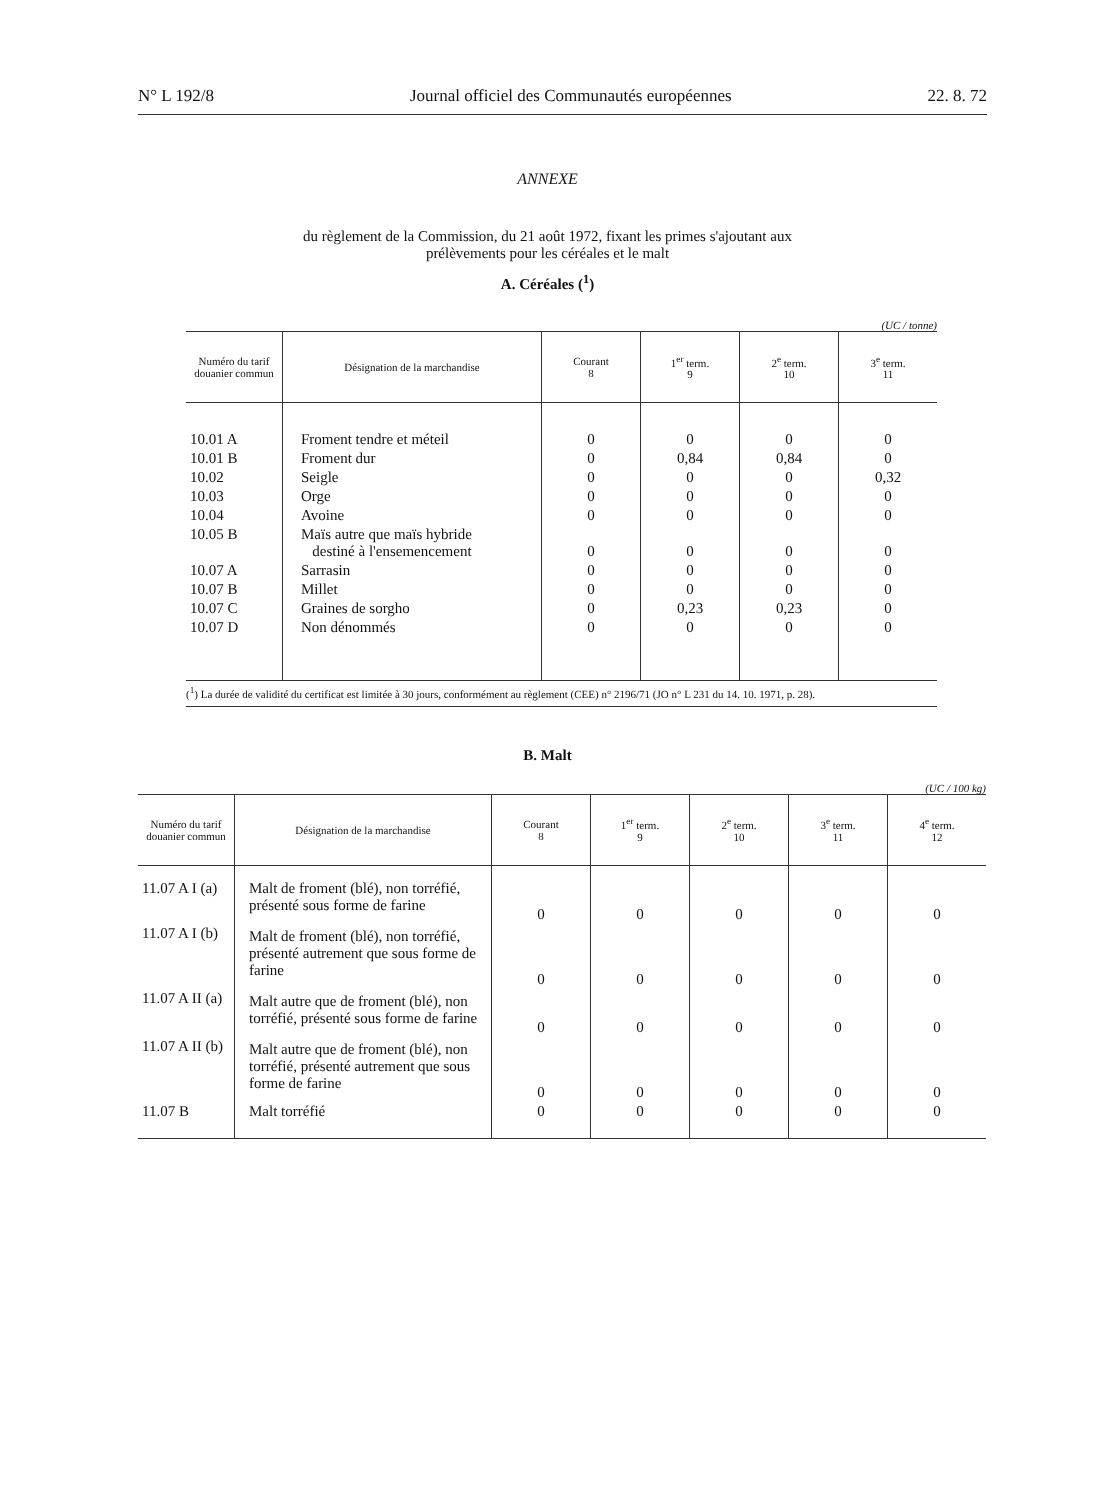N° L 192/8 Journal officiel des Communautés européennes 22. 8. 72
ANNEXE
du règlement de la Commission, du 21 août 1972, fixant les primes s'ajoutant aux
prélèvements pour les céréales et le malt
A. Céréales (<sup>1</sup>)
(UC / tonne)
| Numéro du tarif douanier commun | Désignation de la marchandise | Courant 8 | 1<sup>er</sup> term. 9 | 2<sup>e</sup> term. 10 | 3<sup>e</sup> term. 11 |
| --- | --- | --- | --- | --- | --- |
| 10.01 A | Froment tendre et méteil | 0 | 0 | 0 | 0 |
| 10.01 B | Froment dur | 0 | 0,84 | 0,84 | 0 |
| 10.02 | Seigle | 0 | 0 | 0 | 0,32 |
| 10.03 | Orge | 0 | 0 | 0 | 0 |
| 10.04 | Avoine | 0 | 0 | 0 | 0 |
| 10.05 B | Maïs autre que maïs hybride destiné à l'ensemencement | 0 | 0 | 0 | 0 |
| 10.07 A | Sarrasin | 0 | 0 | 0 | 0 |
| 10.07 B | Millet | 0 | 0 | 0 | 0 |
| 10.07 C | Graines de sorgho | 0 | 0,23 | 0,23 | 0 |
| 10.07 D | Non dénommés | 0 | 0 | 0 | 0 |
(<sup>1</sup>) La durée de validité du certificat est limitée à 30 jours, conformément au règlement (CEE) n° 2196/71 (JO n° L 231 du 14. 10. 1971, p. 28).
B. Malt
(UC / 100 kg)
| Numéro du tarif douanier commun | Désignation de la marchandise | Courant 8 | 1<sup>er</sup> term. 9 | 2<sup>e</sup> term. 10 | 3<sup>e</sup> term. 11 | 4<sup>e</sup> term. 12 |
| --- | --- | --- | --- | --- | --- | --- |
| 11.07 A I (a) | Malt de froment (blé), non torréfié, présenté sous forme de farine | 0 | 0 | 0 | 0 | 0 |
| 11.07 A I (b) | Malt de froment (blé), non torréfié, présenté autrement que sous forme de farine | 0 | 0 | 0 | 0 | 0 |
| 11.07 A II (a) | Malt autre que de froment (blé), non torréfié, présenté sous forme de farine | 0 | 0 | 0 | 0 | 0 |
| 11.07 A II (b) | Malt autre que de froment (blé), non torréfié, présenté autrement que sous forme de farine | 0 | 0 | 0 | 0 | 0 |
| 11.07 B | Malt torréfié | 0 | 0 | 0 | 0 | 0 |